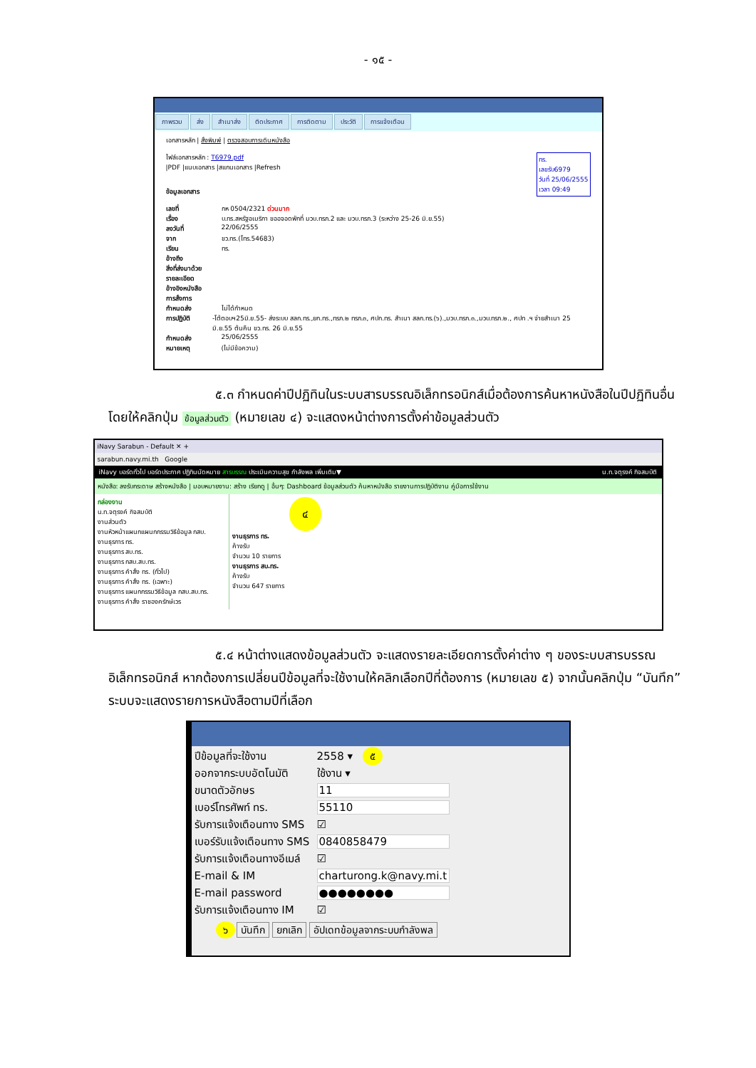- ๑๕ -
ภาพรวม ส่ง สำเนาส่ง ติดประกาศ การติดตาม ประวัติ การแจ้งเตือน
เอกสารหลัก | สั่งพิมพ์ | ตรวจสอบการเดินหนังสือ
ทร.
เลขรับ6979
วันที่ 25/06/2555
เวลา 09:49
ไฟล์เอกสารหลัก : T6979.pdf
|PDF |แนบเอกสาร |สแกนเอกสาร |Refresh
ข้อมูลเอกสาร
เลขที่ กห 0504/2321 ด่วนมาก
เรื่อง บ.ทร.สหรัฐอเมริกา ขออจอดพักที่ มวบ.ทรภ.2 และ มวบ.ทรภ.3 (ระหว่าง 25-26 มิ.ย.55)
ลงวันที่ 22/06/2555
จาก ขว.ทร.(โทร.54683)
เรียน ทร.
อ้างถึง
สิ่งที่ส่งมาด้วย
รายละเอียด
อ้างอิงหนังสือ
การสั่งการ
กำหนดส่ง ไม่ได้กำหนด
การปฏิบัติ -โต้ตอบฯ25มิ.ย.55- ส่งระบบ สลก.ทร.,ยก.ทร.,ทรภ.๒ ทรภ.๓, ศปก.ทร. สำเนา สลก.ทร.(๖).,มวบ.ทรภ.๓.,มวบ.ทรภ.๒., ศปท .ฯ จ่ายสำเนา 25 มิ.ย.55 ต้นคืน ขว.ทร. 26 มิ.ย.55
กำหนดส่ง 25/06/2555
หมายเหตุ (ไม่มีข้อความ)
๕.๓ กำหนดค่าปีปฏิทินในระบบสารบรรณอิเล็กทรอนิกส์เมื่อต้องการค้นหาหนังสือในปีปฏิทินอื่น โดยให้คลิกปุ่ม ข้อมูลส่วนตัว (หมายเลข ๔) จะแสดงหน้าต่างการตั้งค่าข้อมูลส่วนตัว
iNavy Sarabun - Default ✕ +
sarabun.navy.mi.th Google
iNavy บอร์ดทั่วไป บอร์ดประกาศ ปฏิทินนัดหมาย สารบรรณ ประเมินความสุข กำลังพล เพิ่มเติม▼ น.ท.จตุรงค์ กิจสมบัติ
หนังสือ: ลงรับกระดาษ สร้างหนังสือ | มอบหมายงาน: สร้าง เรียกดู | อื่นๆ: Dashboard ข้อมูลส่วนตัว ค้นหาหนังสือ รายงานการปฏิบัติงาน คู่มือการใช้งาน
กล่องงาน
น.ท.จตุรงค์ กิจสมบัติ
งานส่วนตัว
งานหัวหน้าแผนกแผนกกรรมวิธีข้อมูล กสบ.
งานธุรการ ทร.
งานธุรการ สบ.ทร.
งานธุรการ กสบ.สบ.ทร.
งานธุรการ คำสั่ง ทร. (ทั่วไป)
งานธุรการ คำสั่ง ทร. (เฉพาะ)
งานธุรการ แผนกกรรมวิธีข้อมูล กสบ.สบ.ทร.
งานธุรการ คำสั่ง ราชองครักษ์เวร
๔
งานธุรการ ทร.
ค้างรับ
จำนวน 10 รายการ
งานธุรการ สบ.ทร.
ค้างรับ
จำนวน 647 รายการ
๕.๔ หน้าต่างแสดงข้อมูลส่วนตัว จะแสดงรายละเอียดการตั้งค่าต่าง ๆ ของระบบสารบรรณอิเล็กทรอนิกส์ หากต้องการเปลี่ยนปีข้อมูลที่จะใช้งานให้คลิกเลือกปีที่ต้องการ (หมายเลข ๕) จากนั้นคลิกปุ่ม “บันทึก” ระบบจะแสดงรายการหนังสือตามปีที่เลือก
ปีข้อมูลที่จะใช้งาน 2558 ▾ ๕
ออกจากระบบอัตโนมัติ ใช้งาน ▾
ขนาดตัวอักษร 11
เบอร์โทรศัพท์ ทร. 55110
รับการแจ้งเตือนทาง SMS
☑
เบอร์รับแจ้งเตือนทาง SMS
0840858479
รับการแจ้งเตือนทางอีเมล์
☑
E-mail & IM
charturong.k@navy.mi.t
E-mail password ●●●●●●●●
รับการแจ้งเตือนทาง IM
☑
๖ บันทึก ยกเลิก อัปเดทข้อมูลจากระบบกำลังพล